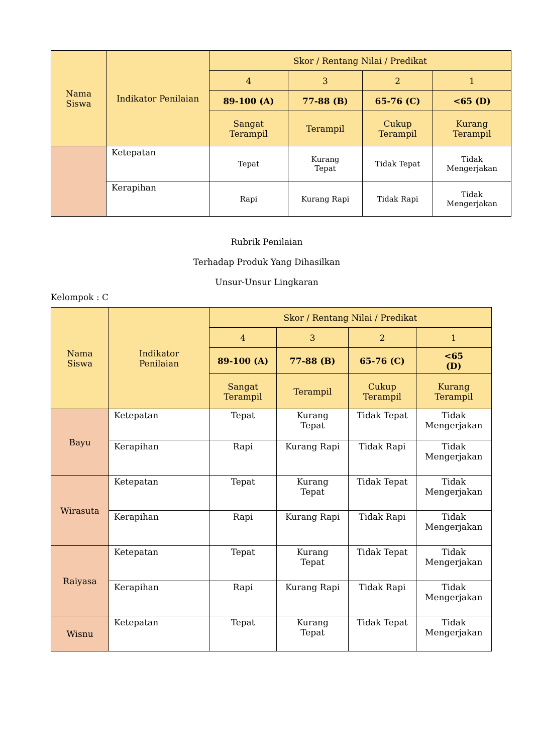| Nama Siswa | Indikator Penilaian | Skor / Rentang Nilai / Predikat | | | |
| --- | --- | --- | --- | --- | --- |
| | | 4 | 3 | 2 | 1 |
| | | 89-100 (A) | 77-88 (B) | 65-76 (C) | <65 (D) |
| | | Sangat Terampil | Terampil | Cukup Terampil | Kurang Terampil |
| | Ketepatan | Tepat | Kurang Tepat | Tidak Tepat | Tidak Mengerjakan |
| | Kerapihan | Rapi | Kurang Rapi | Tidak Rapi | Tidak Mengerjakan |
Rubrik Penilaian
Terhadap Produk Yang Dihasilkan
Unsur-Unsur Lingkaran
Kelompok : C
| Nama Siswa | Indikator Penilaian | Skor / Rentang Nilai / Predikat | | | |
| --- | --- | --- | --- | --- | --- |
| | | 4 | 3 | 2 | 1 |
| | | 89-100 (A) | 77-88 (B) | 65-76 (C) | <65 (D) |
| | | Sangat Terampil | Terampil | Cukup Terampil | Kurang Terampil |
| Bayu | Ketepatan | Tepat | Kurang Tepat | Tidak Tepat | Tidak Mengerjakan |
| | Kerapihan | Rapi | Kurang Rapi | Tidak Rapi | Tidak Mengerjakan |
| Wirasuta | Ketepatan | Tepat | Kurang Tepat | Tidak Tepat | Tidak Mengerjakan |
| | Kerapihan | Rapi | Kurang Rapi | Tidak Rapi | Tidak Mengerjakan |
| Raiyasa | Ketepatan | Tepat | Kurang Tepat | Tidak Tepat | Tidak Mengerjakan |
| | Kerapihan | Rapi | Kurang Rapi | Tidak Rapi | Tidak Mengerjakan |
| Wisnu | Ketepatan | Tepat | Kurang Tepat | Tidak Tepat | Tidak Mengerjakan |